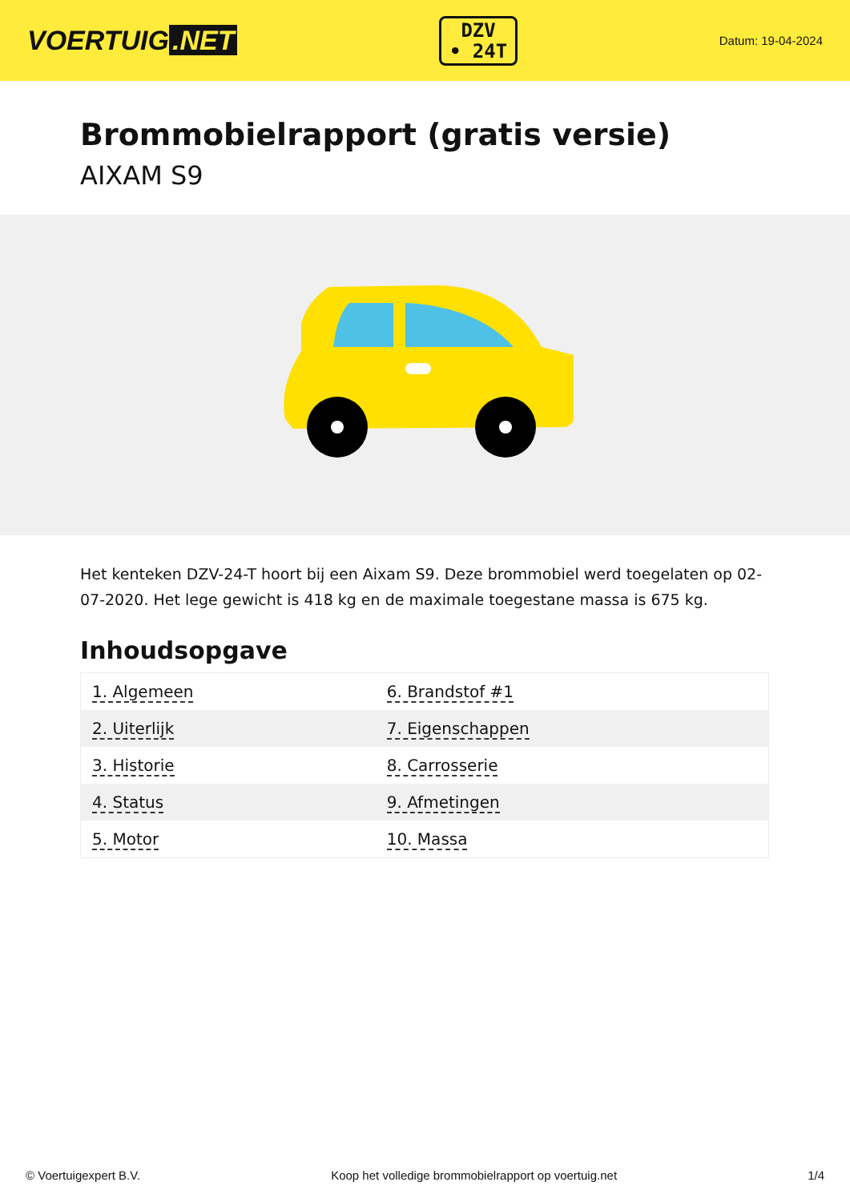VOERTUIG.NET
DZV
• 24T
Datum: 19-04-2024
Brommobielrapport (gratis versie)
AIXAM S9
Het kenteken DZV-24-T hoort bij een Aixam S9. Deze brommobiel werd toegelaten op 02-07-2020. Het lege gewicht is 418 kg en de maximale toegestane massa is 675 kg.
Inhoudsopgave
| 1. Algemeen | 6. Brandstof #1 |
| 2. Uiterlijk | 7. Eigenschappen |
| 3. Historie | 8. Carrosserie |
| 4. Status | 9. Afmetingen |
| 5. Motor | 10. Massa |
© Voertuigexpert B.V. Koop het volledige brommobielrapport op voertuig.net 1/4